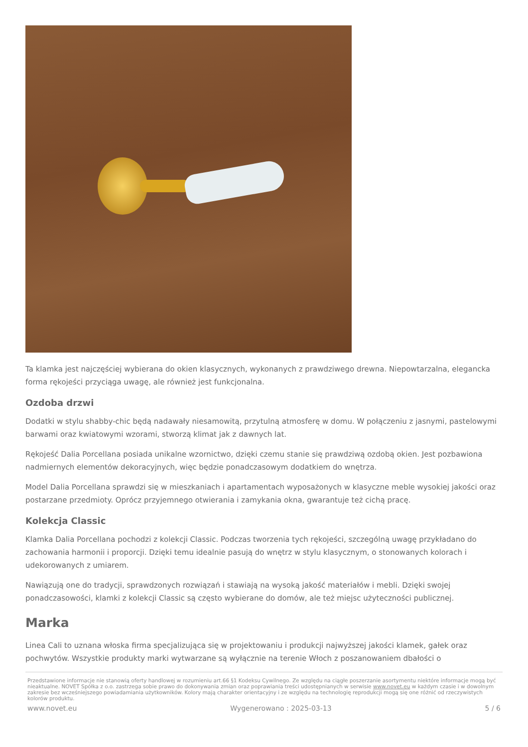Ta klamka jest najczęściej wybierana do okien klasycznych, wykonanych z prawdziwego drewna. Niepowtarzalna, elegancka forma rękojeści przyciąga uwagę, ale również jest funkcjonalna.
Ozdoba drzwi
Dodatki w stylu shabby-chic będą nadawały niesamowitą, przytulną atmosferę w domu. W połączeniu z jasnymi, pastelowymi barwami oraz kwiatowymi wzorami, stworzą klimat jak z dawnych lat.
Rękojeść Dalia Porcellana posiada unikalne wzornictwo, dzięki czemu stanie się prawdziwą ozdobą okien. Jest pozbawiona nadmiernych elementów dekoracyjnych, więc będzie ponadczasowym dodatkiem do wnętrza.
Model Dalia Porcellana sprawdzi się w mieszkaniach i apartamentach wyposażonych w klasyczne meble wysokiej jakości oraz postarzane przedmioty. Oprócz przyjemnego otwierania i zamykania okna, gwarantuje też cichą pracę.
Kolekcja Classic
Klamka Dalia Porcellana pochodzi z kolekcji Classic. Podczas tworzenia tych rękojeści, szczególną uwagę przykładano do zachowania harmonii i proporcji. Dzięki temu idealnie pasują do wnętrz w stylu klasycznym, o stonowanych kolorach i udekorowanych z umiarem.
Nawiązują one do tradycji, sprawdzonych rozwiązań i stawiają na wysoką jakość materiałów i mebli. Dzięki swojej ponadczasowości, klamki z kolekcji Classic są często wybierane do domów, ale też miejsc użyteczności publicznej.
Marka
Linea Cali to uznana włoska firma specjalizująca się w projektowaniu i produkcji najwyższej jakości klamek, gałek oraz pochwytów. Wszystkie produkty marki wytwarzane są wyłącznie na terenie Włoch z poszanowaniem dbałości o
Przedstawione informacje nie stanowią oferty handlowej w rozumieniu art.66 §1 Kodeksu Cywilnego. Ze względu na ciągłe poszerzanie asortymentu niektóre informacje mogą być nieaktualne. NOVET Spółka z o.o. zastrzega sobie prawo do dokonywania zmian oraz poprawiania treści udostępnianych w serwisie www.novet.eu w każdym czasie i w dowolnym zakresie bez wcześniejszego powiadamiania użytkowników. Kolory mają charakter orientacyjny i ze względu na technologię reprodukcji mogą się one różnić od rzeczywistych kolorów produktu.
www.novet.eu Wygenerowano : 2025-03-13 5 / 6